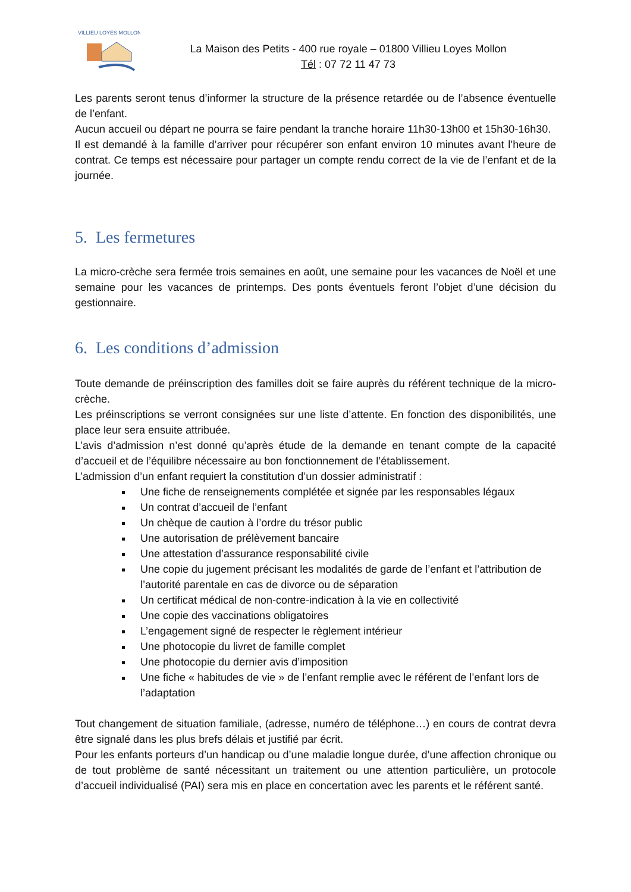VILLIEU LOYES MOLLON
La Maison des Petits - 400 rue royale – 01800 Villieu Loyes Mollon
Tél : 07 72 11 47 73
Les parents seront tenus d’informer la structure de la présence retardée ou de l’absence éventuelle de l’enfant.
Aucun accueil ou départ ne pourra se faire pendant la tranche horaire 11h30-13h00 et 15h30-16h30.
Il est demandé à la famille d’arriver pour récupérer son enfant environ 10 minutes avant l’heure de contrat. Ce temps est nécessaire pour partager un compte rendu correct de la vie de l’enfant et de la journée.
5. Les fermetures
La micro-crèche sera fermée trois semaines en août, une semaine pour les vacances de Noël et une semaine pour les vacances de printemps. Des ponts éventuels feront l’objet d’une décision du gestionnaire.
6. Les conditions d’admission
Toute demande de préinscription des familles doit se faire auprès du référent technique de la micro-crèche.
Les préinscriptions se verront consignées sur une liste d’attente. En fonction des disponibilités, une place leur sera ensuite attribuée.
L’avis d’admission n’est donné qu’après étude de la demande en tenant compte de la capacité d’accueil et de l’équilibre nécessaire au bon fonctionnement de l’établissement.
L’admission d’un enfant requiert la constitution d’un dossier administratif :
Une fiche de renseignements complétée et signée par les responsables légaux
Un contrat d’accueil de l’enfant
Un chèque de caution à l’ordre du trésor public
Une autorisation de prélèvement bancaire
Une attestation d’assurance responsabilité civile
Une copie du jugement précisant les modalités de garde de l’enfant et l’attribution de l’autorité parentale en cas de divorce ou de séparation
Un certificat médical de non-contre-indication à la vie en collectivité
Une copie des vaccinations obligatoires
L’engagement signé de respecter le règlement intérieur
Une photocopie du livret de famille complet
Une photocopie du dernier avis d’imposition
Une fiche « habitudes de vie » de l’enfant remplie avec le référent de l’enfant lors de l’adaptation
Tout changement de situation familiale, (adresse, numéro de téléphone…) en cours de contrat devra être signalé dans les plus brefs délais et justifié par écrit.
Pour les enfants porteurs d’un handicap ou d’une maladie longue durée, d’une affection chronique ou de tout problème de santé nécessitant un traitement ou une attention particulière, un protocole d’accueil individualisé (PAI) sera mis en place en concertation avec les parents et le référent santé.